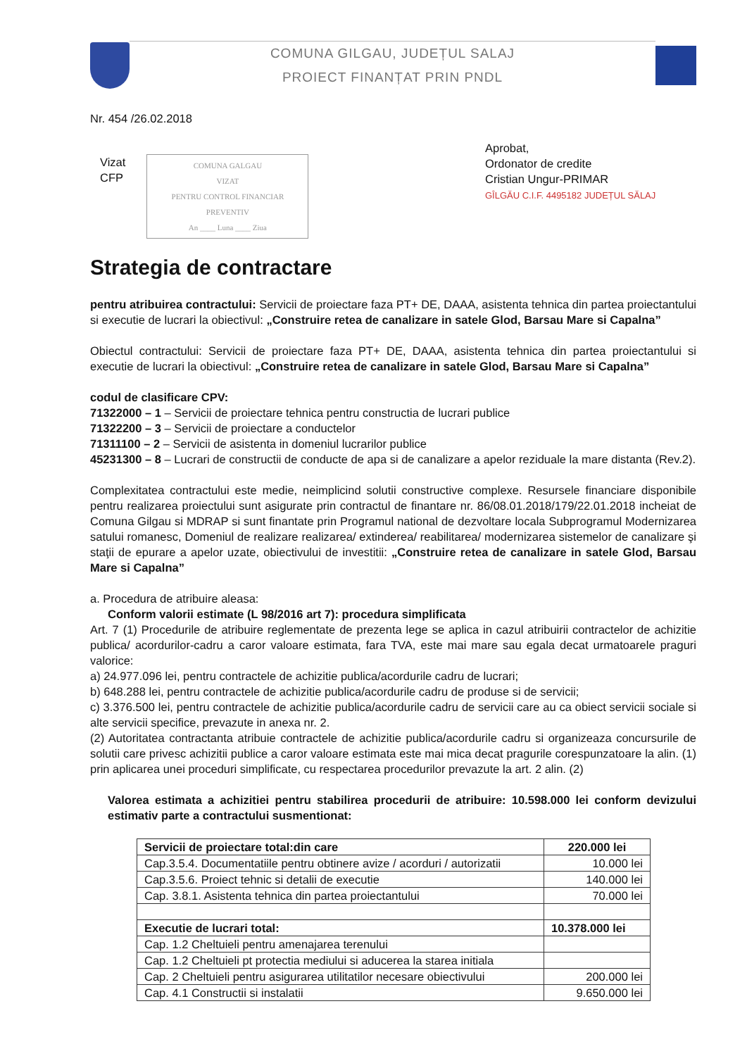COMUNA GILGAU, JUDEȚUL SALAJ
PROIECT FINANȚAT PRIN PNDL
Nr. 454 /26.02.2018
Vizat
CFP
COMUNA GALGAU
VIZAT
PENTRU CONTROL FINANCIAR PREVENTIV
An ____ Luna ____ Ziua
Aprobat,
Ordonator de credite
Cristian Ungur-PRIMAR
GÎLGĂU C.I.F. 4495182 JUDEȚUL SĂLAJ
Strategia de contractare
pentru atribuirea contractului: Servicii de proiectare faza PT+ DE, DAAA, asistenta tehnica din partea proiectantului si executie de lucrari la obiectivul: „Construire retea de canalizare in satele Glod, Barsau Mare si Capalna”
Obiectul contractului: Servicii de proiectare faza PT+ DE, DAAA, asistenta tehnica din partea proiectantului si executie de lucrari la obiectivul: „Construire retea de canalizare in satele Glod, Barsau Mare si Capalna”
codul de clasificare CPV:
71322000 – 1 – Servicii de proiectare tehnica pentru constructia de lucrari publice
71322200 – 3 – Servicii de proiectare a conductelor
71311100 – 2 – Servicii de asistenta in domeniul lucrarilor publice
45231300 – 8 – Lucrari de constructii de conducte de apa si de canalizare a apelor reziduale la mare distanta (Rev.2).
Complexitatea contractului este medie, neimplicind solutii constructive complexe. Resursele financiare disponibile pentru realizarea proiectului sunt asigurate prin contractul de finantare nr. 86/08.01.2018/179/22.01.2018 incheiat de Comuna Gilgau si MDRAP si sunt finantate prin Programul national de dezvoltare locala Subprogramul Modernizarea satului romanesc, Domeniul de realizare realizarea/ extinderea/ reabilitarea/ modernizarea sistemelor de canalizare şi staţii de epurare a apelor uzate, obiectivului de investitii: „Construire retea de canalizare in satele Glod, Barsau Mare si Capalna”
a. Procedura de atribuire aleasa:
Conform valorii estimate (L 98/2016 art 7): procedura simplificata
Art. 7 (1) Procedurile de atribuire reglementate de prezenta lege se aplica in cazul atribuirii contractelor de achizitie publica/ acordurilor-cadru a caror valoare estimata, fara TVA, este mai mare sau egala decat urmatoarele praguri valorice:
a) 24.977.096 lei, pentru contractele de achizitie publica/acordurile cadru de lucrari;
b) 648.288 lei, pentru contractele de achizitie publica/acordurile cadru de produse si de servicii;
c) 3.376.500 lei, pentru contractele de achizitie publica/acordurile cadru de servicii care au ca obiect servicii sociale si alte servicii specifice, prevazute in anexa nr. 2.
(2) Autoritatea contractanta atribuie contractele de achizitie publica/acordurile cadru si organizeaza concursurile de solutii care privesc achizitii publice a caror valoare estimata este mai mica decat pragurile corespunzatoare la alin. (1) prin aplicarea unei proceduri simplificate, cu respectarea procedurilor prevazute la art. 2 alin. (2)
Valorea estimata a achizitiei pentru stabilirea procedurii de atribuire: 10.598.000 lei conform devizului estimativ parte a contractului susmentionat:
| Servicii de proiectare total:din care | 220.000 lei |
| Cap.3.5.4. Documentatiile pentru obtinere avize / acorduri / autorizatii | 10.000 lei |
| Cap.3.5.6. Proiect tehnic si detalii de executie | 140.000 lei |
| Cap. 3.8.1. Asistenta tehnica din partea proiectantului | 70.000 lei |
| Executie de lucrari total: | 10.378.000 lei |
| Cap. 1.2 Cheltuieli pentru amenajarea terenului | |
| Cap. 1.2 Cheltuieli pt protectia mediului si aducerea la starea initiala | |
| Cap. 2 Cheltuieli pentru asigurarea utilitatilor necesare obiectivului | 200.000 lei |
| Cap. 4.1 Constructii si instalatii | 9.650.000 lei |